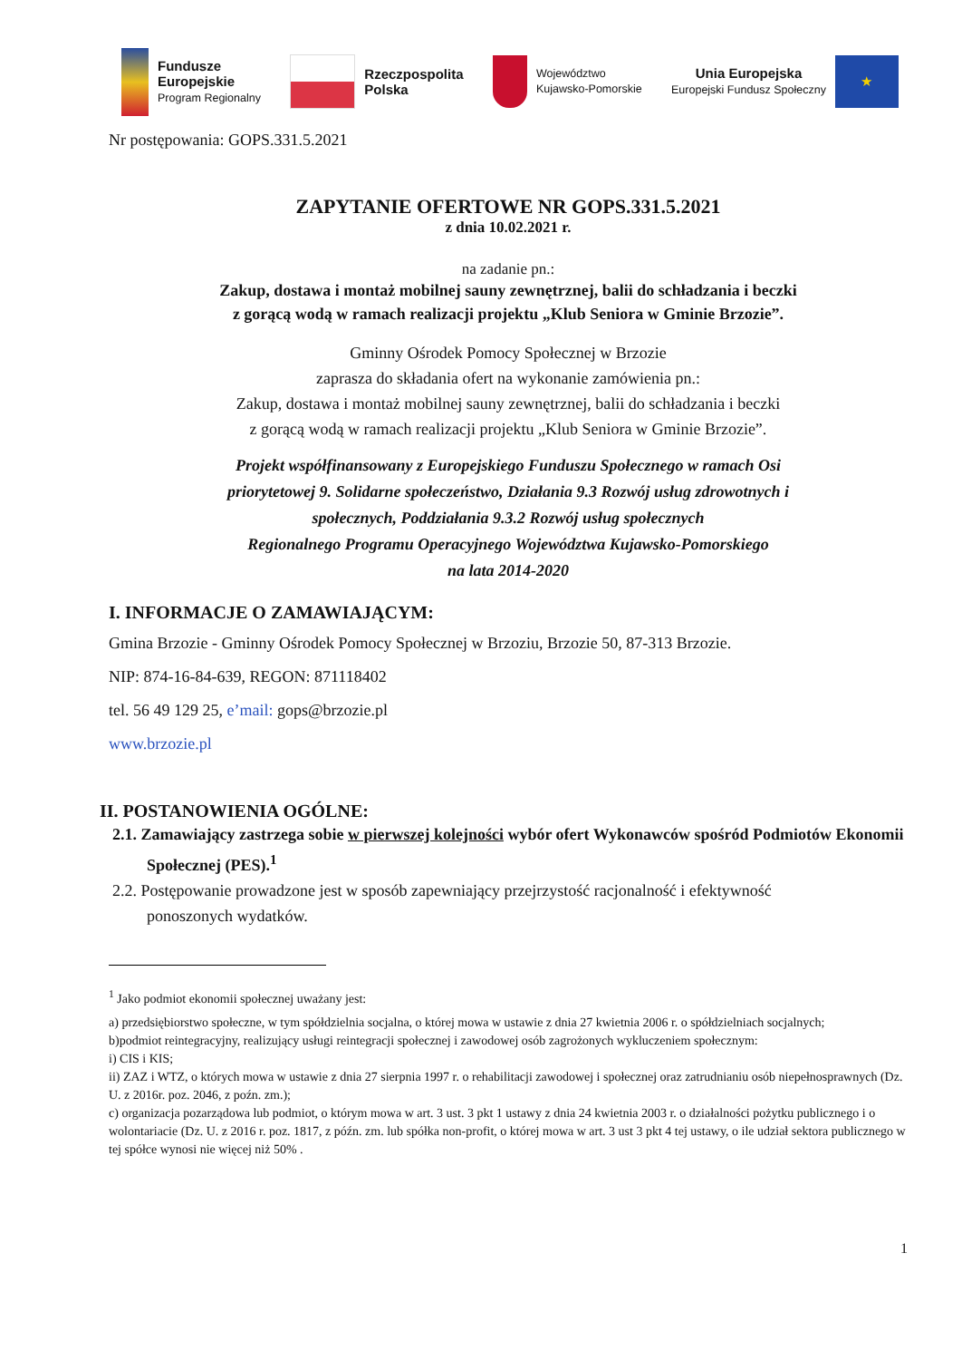Fundusze
Europejskie
Program Regionalny
Rzeczpospolita
Polska
Województwo
Kujawsko-Pomorskie
Unia Europejska
Europejski Fundusz Społeczny
★
Nr postępowania: GOPS.331.5.2021
ZAPYTANIE OFERTOWE NR GOPS.331.5.2021
z dnia 10.02.2021 r.
na zadanie pn.:
Zakup, dostawa i montaż mobilnej sauny zewnętrznej, balii do schładzania i beczki
z gorącą wodą w ramach realizacji projektu „Klub Seniora w Gminie Brzozie”.
Gminny Ośrodek Pomocy Społecznej w Brzozie
zaprasza do składania ofert na wykonanie zamówienia pn.:
Zakup, dostawa i montaż mobilnej sauny zewnętrznej, balii do schładzania i beczki
z gorącą wodą w ramach realizacji projektu „Klub Seniora w Gminie Brzozie”.
Projekt współfinansowany z Europejskiego Funduszu Społecznego w ramach Osi
priorytetowej 9. Solidarne społeczeństwo, Działania 9.3 Rozwój usług zdrowotnych i
społecznych, Poddziałania 9.3.2 Rozwój usług społecznych
Regionalnego Programu Operacyjnego Województwa Kujawsko-Pomorskiego
na lata 2014-2020
I. INFORMACJE O ZAMAWIAJĄCYM:
Gmina Brzozie - Gminny Ośrodek Pomocy Społecznej w Brzoziu, Brzozie 50, 87-313 Brzozie.
NIP: 874-16-84-639, REGON: 871118402
tel. 56 49 129 25, e’mail: gops@brzozie.pl
www.brzozie.pl
II. POSTANOWIENIA OGÓLNE:
2.1. Zamawiający zastrzega sobie w pierwszej kolejności wybór ofert Wykonawców spośród Podmiotów Ekonomii Społecznej (PES).<sup>1</sup>
2.2. Postępowanie prowadzone jest w sposób zapewniający przejrzystość racjonalność i efektywność ponoszonych wydatków.
<sup>1</sup> Jako podmiot ekonomii społecznej uważany jest:
a) przedsiębiorstwo społeczne, w tym spółdzielnia socjalna, o której mowa w ustawie z dnia 27 kwietnia 2006 r. o spółdzielniach socjalnych;
b)podmiot reintegracyjny, realizujący usługi reintegracji społecznej i zawodowej osób zagrożonych wykluczeniem społecznym:
i) CIS i KIS;
ii) ZAZ i WTZ, o których mowa w ustawie z dnia 27 sierpnia 1997 r. o rehabilitacji zawodowej i społecznej oraz zatrudnianiu osób niepełnosprawnych (Dz. U. z 2016r. poz. 2046, z poźn. zm.);
c) organizacja pozarządowa lub podmiot, o którym mowa w art. 3 ust. 3 pkt 1 ustawy z dnia 24 kwietnia 2003 r. o działalności pożytku publicznego i o wolontariacie (Dz. U. z 2016 r. poz. 1817, z późn. zm. lub spółka non-profit, o której mowa w art. 3 ust 3 pkt 4 tej ustawy, o ile udział sektora publicznego w tej spółce wynosi nie więcej niż 50% .
1